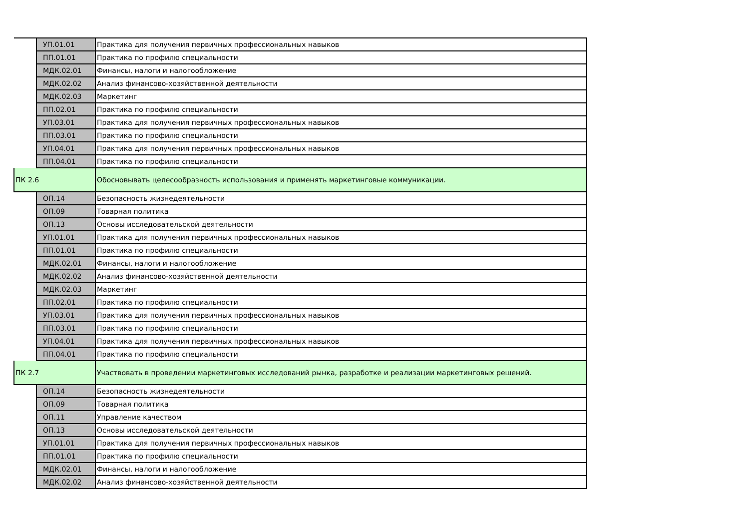| | УП.01.01 | Практика для получения первичных профессиональных навыков |
| | ПП.01.01 | Практика по профилю специальности |
| | МДК.02.01 | Финансы, налоги и налогообложение |
| | МДК.02.02 | Анализ финансово-хозяйственной деятельности |
| | МДК.02.03 | Маркетинг |
| | ПП.02.01 | Практика по профилю специальности |
| | УП.03.01 | Практика для получения первичных профессиональных навыков |
| | ПП.03.01 | Практика по профилю специальности |
| | УП.04.01 | Практика для получения первичных профессиональных навыков |
| | ПП.04.01 | Практика по профилю специальности |
| ПК 2.6 | | Обосновывать целесообразность использования и применять маркетинговые коммуникации. |
| | ОП.14 | Безопасность жизнедеятельности |
| | ОП.09 | Товарная политика |
| | ОП.13 | Основы исследовательской деятельности |
| | УП.01.01 | Практика для получения первичных профессиональных навыков |
| | ПП.01.01 | Практика по профилю специальности |
| | МДК.02.01 | Финансы, налоги и налогообложение |
| | МДК.02.02 | Анализ финансово-хозяйственной деятельности |
| | МДК.02.03 | Маркетинг |
| | ПП.02.01 | Практика по профилю специальности |
| | УП.03.01 | Практика для получения первичных профессиональных навыков |
| | ПП.03.01 | Практика по профилю специальности |
| | УП.04.01 | Практика для получения первичных профессиональных навыков |
| | ПП.04.01 | Практика по профилю специальности |
| ПК 2.7 | | Участвовать в проведении маркетинговых исследований рынка, разработке и реализации маркетинговых решений. |
| | ОП.14 | Безопасность жизнедеятельности |
| | ОП.09 | Товарная политика |
| | ОП.11 | Управление качеством |
| | ОП.13 | Основы исследовательской деятельности |
| | УП.01.01 | Практика для получения первичных профессиональных навыков |
| | ПП.01.01 | Практика по профилю специальности |
| | МДК.02.01 | Финансы, налоги и налогообложение |
| | МДК.02.02 | Анализ финансово-хозяйственной деятельности |